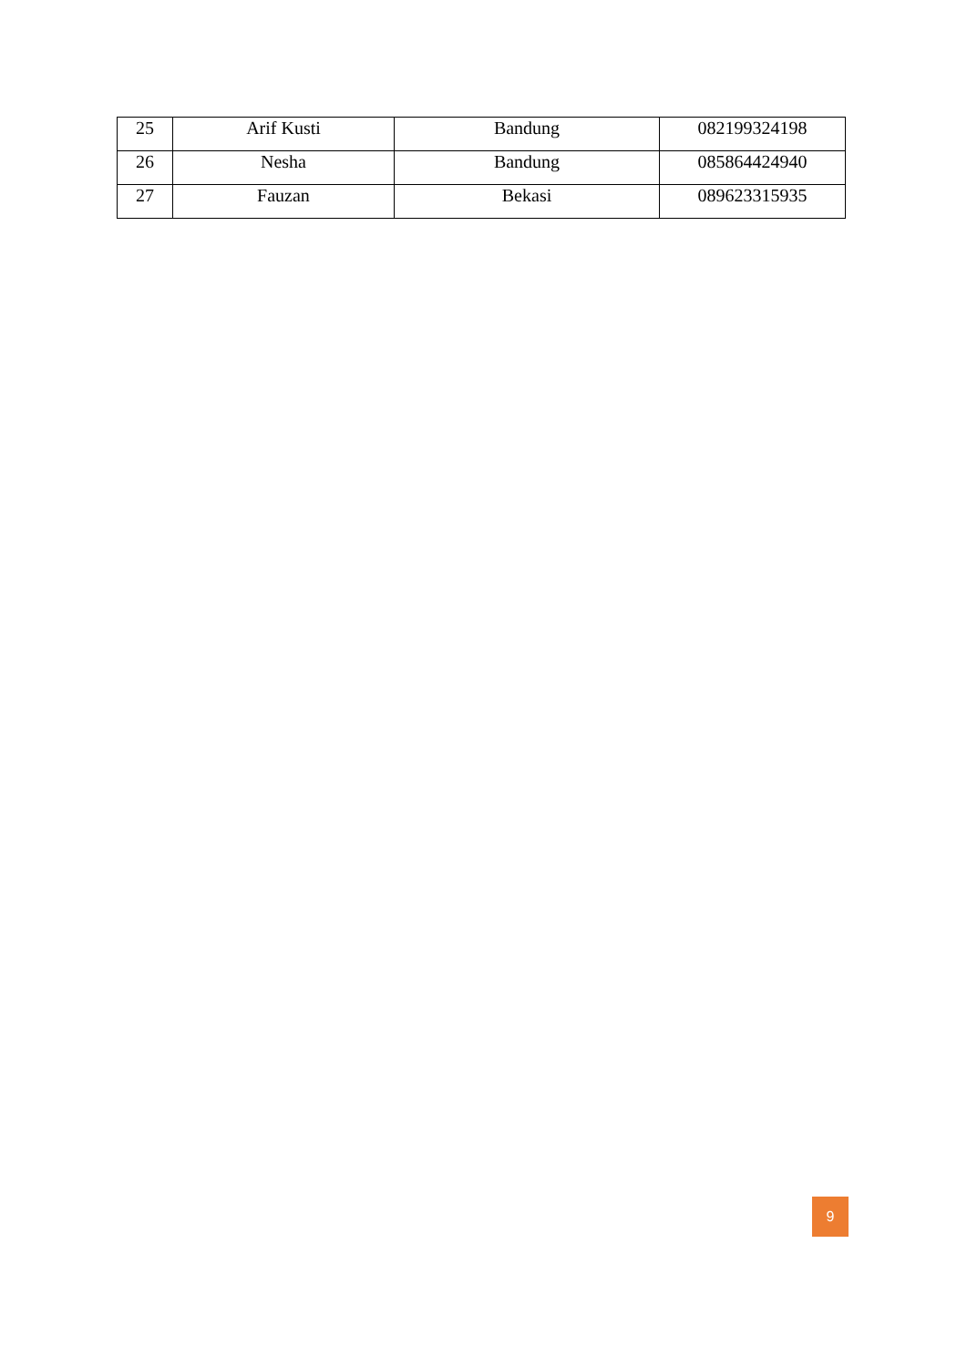| 25 | Arif Kusti | Bandung | 082199324198 |
| 26 | Nesha | Bandung | 085864424940 |
| 27 | Fauzan | Bekasi | 089623315935 |
9